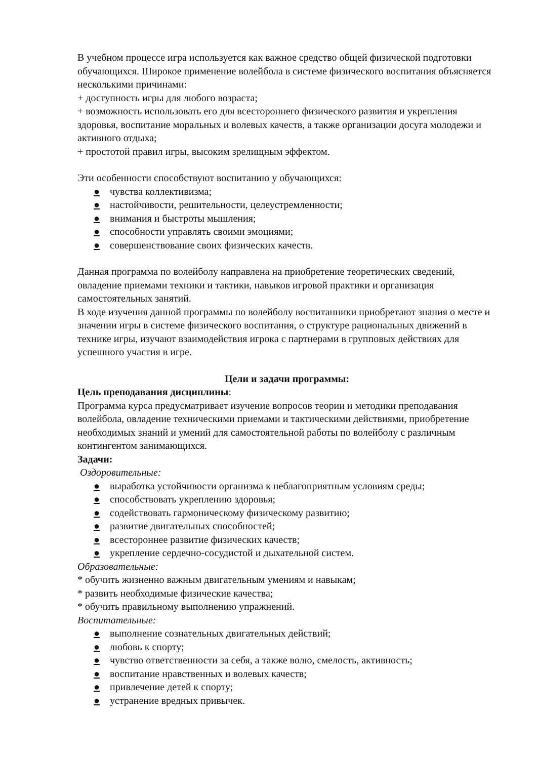В учебном процессе игра используется как важное средство общей физической подготовки обучающихся. Широкое применение волейбола в системе физического воспитания объясняется несколькими причинами:
+ доступность игры для любого возраста;
+ возможность использовать его для всестороннего физического развития и укрепления здоровья, воспитание моральных и волевых качеств, а также организации досуга молодежи и активного отдыха;
+ простотой правил игры, высоким зрелищным эффектом.
Эти особенности способствуют воспитанию у обучающихся:
● чувства коллективизма;
● настойчивости, решительности, целеустремленности;
● внимания и быстроты мышления;
● способности управлять своими эмоциями;
● совершенствование своих физических качеств.
Данная программа по волейболу направлена на приобретение теоретических сведений, овладение приемами техники и тактики, навыков игровой практики и организация самостоятельных занятий.
В ходе изучения данной программы по волейболу воспитанники приобретают знания о месте и значении игры в системе физического воспитания, о структуре рациональных движений в технике игры, изучают взаимодействия игрока с партнерами в групповых действиях для успешного участия в игре.
Цели и задачи программы:
Цель преподавания дисциплины:
Программа курса предусматривает изучение вопросов теории и методики преподавания волейбола, овладение техническими приемами и тактическими действиями, приобретение необходимых знаний и умений для самостоятельной работы по волейболу с различным контингентом занимающихся.
Задачи:
Оздоровительные:
● выработка устойчивости организма к неблагоприятным условиям среды;
● способствовать укреплению здоровья;
● содействовать гармоническому физическому развитию;
● развитие двигательных способностей;
● всестороннее развитие физических качеств;
● укрепление сердечно-сосудистой и дыхательной систем.
Образовательные:
* обучить жизненно важным двигательным умениям и навыкам;
* развить необходимые физические качества;
* обучить правильному выполнению упражнений.
Воспитательные:
● выполнение сознательных двигательных действий;
● любовь к спорту;
● чувство ответственности за себя, а также волю, смелость, активность;
● воспитание нравственных и волевых качеств;
● привлечение детей к спорту;
● устранение вредных привычек.